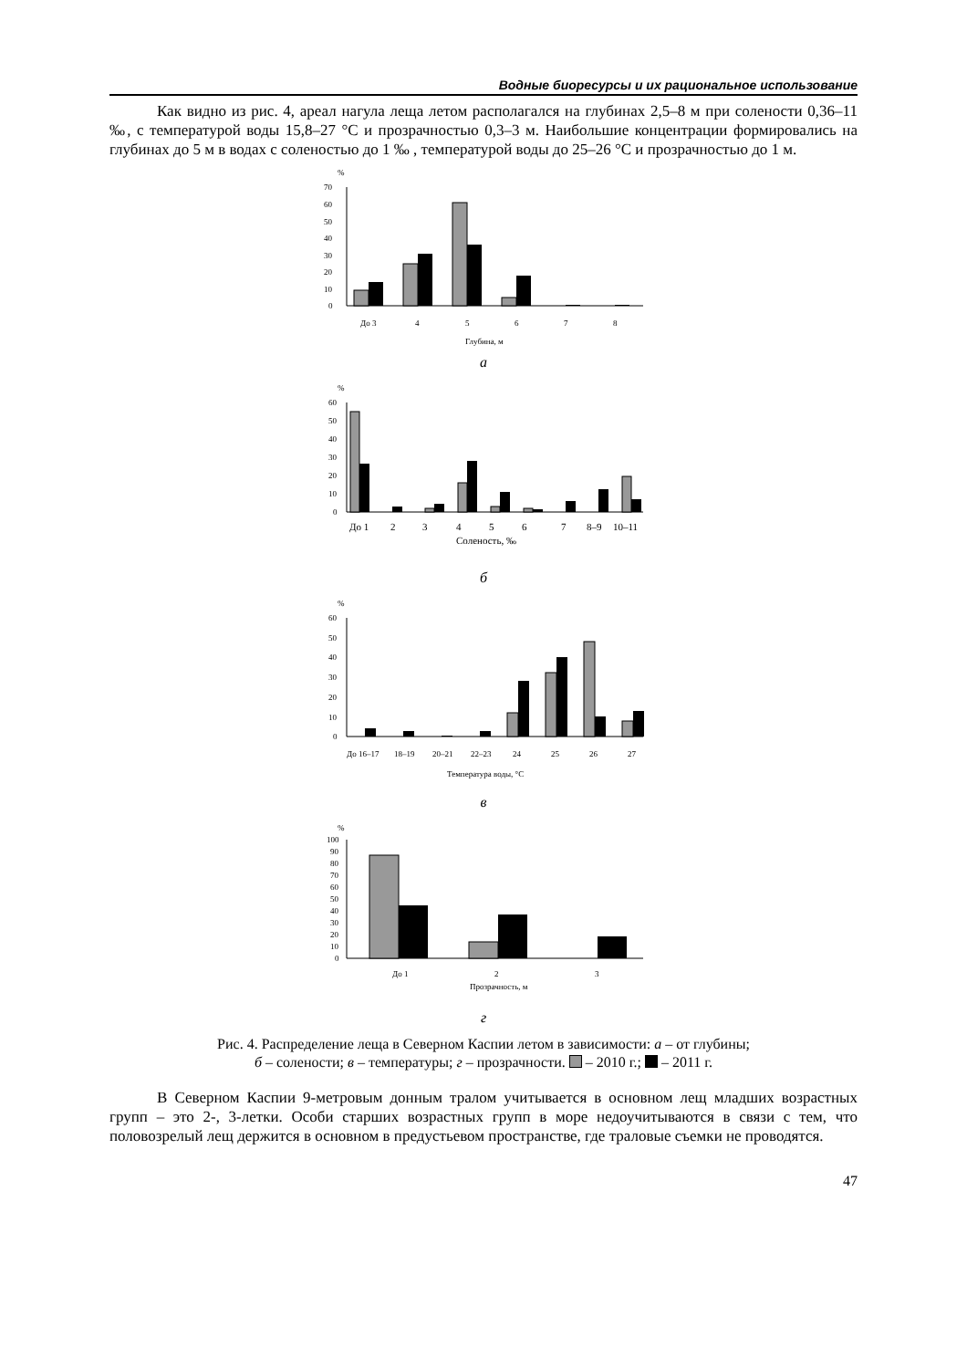Водные биоресурсы и их рациональное использование
Как видно из рис. 4, ареал нагула леща летом располагался на глубинах 2,5–8 м при солености 0,36–11 ‰, с температурой воды 15,8–27 °С и прозрачностью 0,3–3 м. Наибольшие концентрации формировались на глубинах до 5 м в водах с соленостью до 1 ‰ , температурой воды до 25–26 °С и прозрачностью до 1 м.
%
70
60
50
40
30
20
10
0
До 3
4
5
6
7
8
Глубина, м
а
%
60
50
40
30
20
10
0
До 1
2
3
4
5
6
7
8–9
10–11
Соленость, ‰
б
%
60
50
40
30
20
10
0
До 16–17
18–19
20–21
22–23
24
25
26
27
Температура воды, °С
в
%
100
90
80
70
60
50
40
30
20
10
0
До 1
2
3
Прозрачность, м
г
Рис. 4. Распределение леща в Северном Каспии летом в зависимости: а – от глубины;
б – солености; в – температуры; г – прозрачности. – 2010 г.; – 2011 г.
В Северном Каспии 9-метровым донным тралом учитывается в основном лещ младших возрастных групп – это 2-, 3-летки. Особи старших возрастных групп в море недоучитываются в связи с тем, что половозрелый лещ держится в основном в предустьевом пространстве, где траловые съемки не проводятся.
47